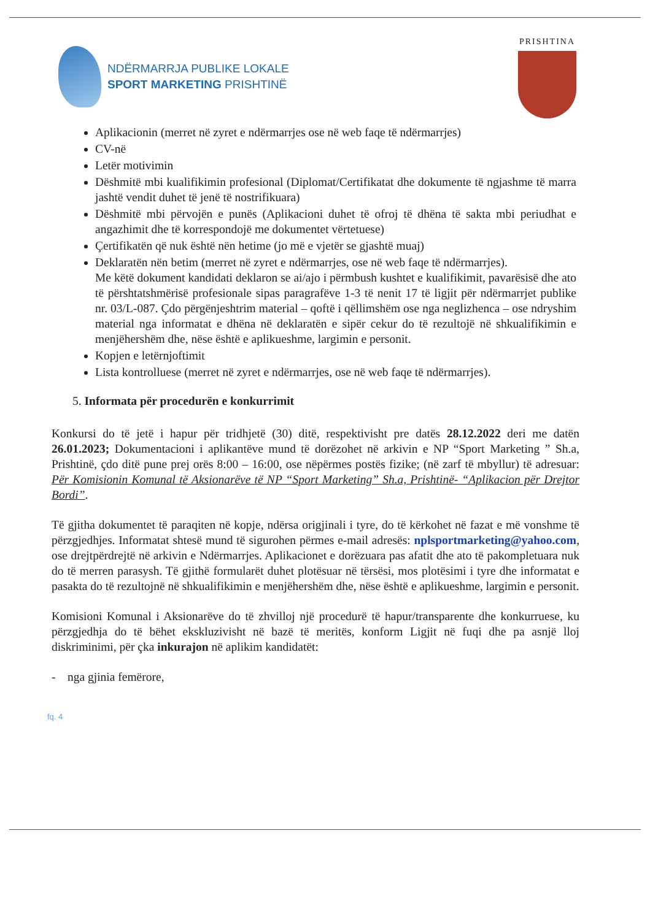NDËRMARRJA PUBLIKE LOKALE
SPORT MARKETING PRISHTINË
PRISHTINA
Aplikacionin (merret në zyret e ndërmarrjes ose në web faqe të ndërmarrjes)
CV-në
Letër motivimin
Dëshmitë mbi kualifikimin profesional (Diplomat/Certifikatat dhe dokumente të ngjashme të marra jashtë vendit duhet të jenë të nostrifikuara)
Dëshmitë mbi përvojën e punës (Aplikacioni duhet të ofroj të dhëna të sakta mbi periudhat e angazhimit dhe të korrespondojë me dokumentet vërtetuese)
Çertifikatën që nuk është nën hetime (jo më e vjetër se gjashtë muaj)
Deklaratën nën betim (merret në zyret e ndërmarrjes, ose në web faqe të ndërmarrjes).
Me këtë dokument kandidati deklaron se ai/ajo i përmbush kushtet e kualifikimit, pavarësisë dhe ato të përshtatshmërisë profesionale sipas paragrafëve 1-3 të nenit 17 të ligjit për ndërmarrjet publike nr. 03/L-087. Çdo përgënjeshtrim material – qoftë i qëllimshëm ose nga neglizhenca – ose ndryshim material nga informatat e dhëna në deklaratën e sipër cekur do të rezultojë në shkualifikimin e menjëhershëm dhe, nëse është e aplikueshme, largimin e personit.
Kopjen e letërnjoftimit
Lista kontrolluese (merret në zyret e ndërmarrjes, ose në web faqe të ndërmarrjes).
5. Informata për procedurën e konkurrimit
Konkursi do të jetë i hapur për tridhjetë (30) ditë, respektivisht pre datës 28.12.2022 deri me datën 26.01.2023; Dokumentacioni i aplikantëve mund të dorëzohet në arkivin e NP “Sport Marketing ” Sh.a, Prishtinë, çdo ditë pune prej orës 8:00 – 16:00, ose nëpërmes postës fizike; (në zarf të mbyllur) të adresuar: Për Komisionin Komunal të Aksionarëve të NP “Sport Marketing” Sh.a, Prishtinë- “Aplikacion për Drejtor Bordi”.
Të gjitha dokumentet të paraqiten në kopje, ndërsa origjinali i tyre, do të kërkohet në fazat e më vonshme të përzgjedhjes. Informatat shtesë mund të sigurohen përmes e-mail adresës: nplsportmarketing@yahoo.com, ose drejtpërdrejtë në arkivin e Ndërmarrjes. Aplikacionet e dorëzuara pas afatit dhe ato të pakompletuara nuk do të merren parasysh. Të gjithë formularët duhet plotësuar në tërsësi, mos plotësimi i tyre dhe informatat e pasakta do të rezultojnë në shkualifikimin e menjëhershëm dhe, nëse është e aplikueshme, largimin e personit.
Komisioni Komunal i Aksionarëve do të zhvilloj një procedurë të hapur/transparente dhe konkurruese, ku përzgjedhja do të bëhet ekskluzivisht në bazë të meritës, konform Ligjit në fuqi dhe pa asnjë lloj diskriminimi, për çka inkurajon në aplikim kandidatët:
- nga gjinia femërore,
fq. 4